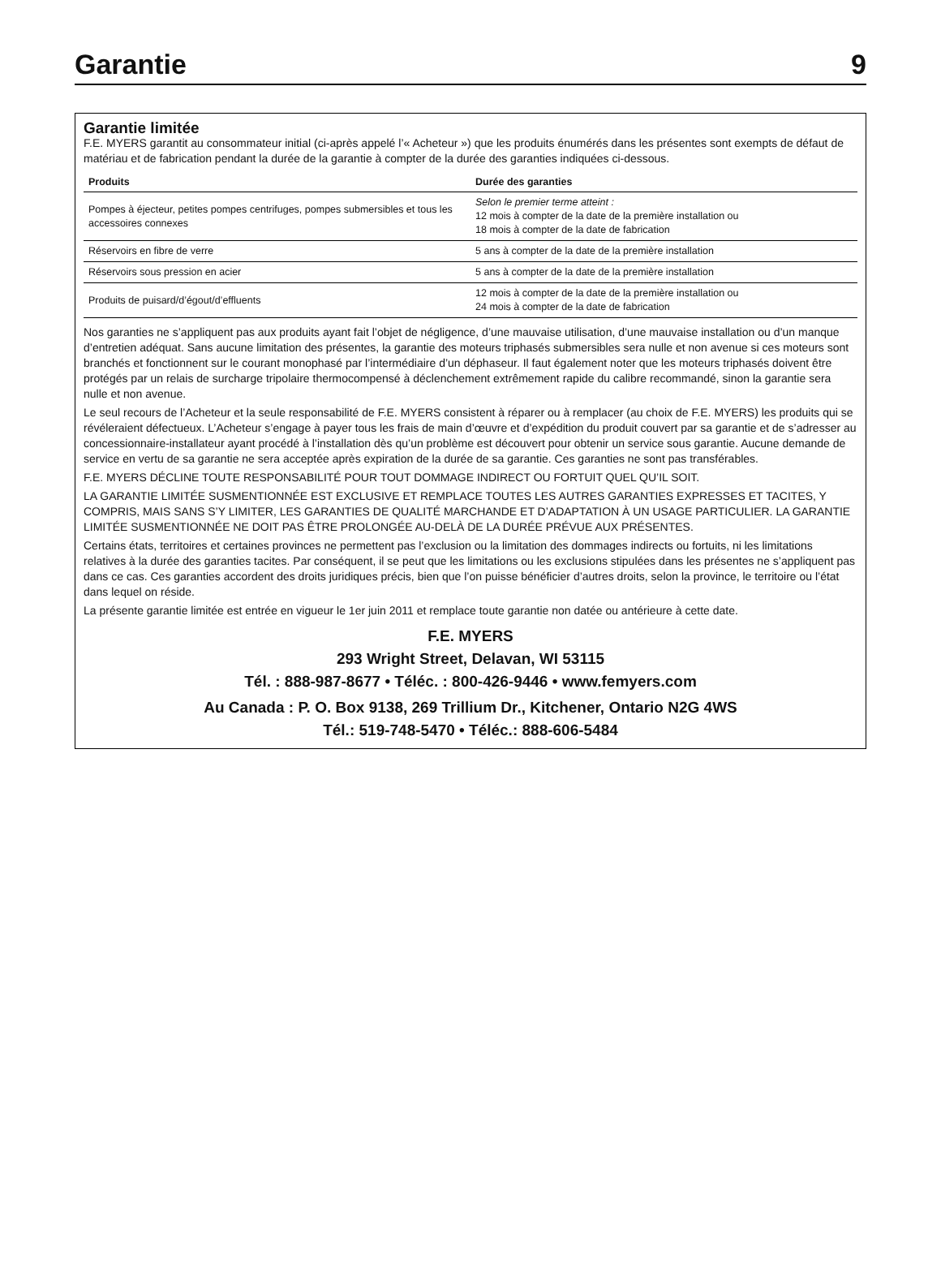Garantie
9
Garantie limitée
F.E. MYERS garantit au consommateur initial (ci-après appelé l’« Acheteur ») que les produits énumérés dans les présentes sont exempts de défaut de matériau et de fabrication pendant la durée de la garantie à compter de la durée des garanties indiquées ci-dessous.
| Produits | Durée des garanties |
| --- | --- |
| Pompes à éjecteur, petites pompes centrifuges, pompes submersibles et tous les accessoires connexes | Selon le premier terme atteint : 12 mois à compter de la date de la première installation ou 18 mois à compter de la date de fabrication |
| Réservoirs en fibre de verre | 5 ans à compter de la date de la première installation |
| Réservoirs sous pression en acier | 5 ans à compter de la date de la première installation |
| Produits de puisard/d’égout/d’effluents | 12 mois à compter de la date de la première installation ou 24 mois à compter de la date de fabrication |
Nos garanties ne s’appliquent pas aux produits ayant fait l’objet de négligence, d’une mauvaise utilisation, d’une mauvaise installation ou d’un manque d’entretien adéquat. Sans aucune limitation des présentes, la garantie des moteurs triphasés submersibles sera nulle et non avenue si ces moteurs sont branchés et fonctionnent sur le courant monophasé par l’intermédiaire d’un déphaseur. Il faut également noter que les moteurs triphasés doivent être protégés par un relais de surcharge tripolaire thermocompensé à déclenchement extrêmement rapide du calibre recommandé, sinon la garantie sera nulle et non avenue.
Le seul recours de l’Acheteur et la seule responsabilité de F.E. MYERS consistent à réparer ou à remplacer (au choix de F.E. MYERS) les produits qui se révéleraient défectueux. L’Acheteur s’engage à payer tous les frais de main d’œuvre et d’expédition du produit couvert par sa garantie et de s’adresser au concessionnaire-installateur ayant procédé à l’installation dès qu’un problème est découvert pour obtenir un service sous garantie. Aucune demande de service en vertu de sa garantie ne sera acceptée après expiration de la durée de sa garantie. Ces garanties ne sont pas transférables.
F.E. MYERS DÉCLINE TOUTE RESPONSABILITÉ POUR TOUT DOMMAGE INDIRECT OU FORTUIT QUEL QU’IL SOIT.
LA GARANTIE LIMITÉE SUSMENTIONNÉE EST EXCLUSIVE ET REMPLACE TOUTES LES AUTRES GARANTIES EXPRESSES ET TACITES, Y COMPRIS, MAIS SANS S’Y LIMITER, LES GARANTIES DE QUALITÉ MARCHANDE ET D’ADAPTATION À UN USAGE PARTICULIER. LA GARANTIE LIMITÉE SUSMENTIONNÉE NE DOIT PAS ÊTRE PROLONGÉE AU-DELÀ DE LA DURÉE PRÉVUE AUX PRÉSENTES.
Certains états, territoires et certaines provinces ne permettent pas l’exclusion ou la limitation des dommages indirects ou fortuits, ni les limitations relatives à la durée des garanties tacites. Par conséquent, il se peut que les limitations ou les exclusions stipulées dans les présentes ne s’appliquent pas dans ce cas. Ces garanties accordent des droits juridiques précis, bien que l’on puisse bénéficier d’autres droits, selon la province, le territoire ou l’état dans lequel on réside.
La présente garantie limitée est entrée en vigueur le 1er juin 2011 et remplace toute garantie non datée ou antérieure à cette date.
F.E. MYERS
293 Wright Street, Delavan, WI 53115
Tél. : 888-987-8677 • Téléc. : 800-426-9446 • www.femyers.com
Au Canada : P. O. Box 9138, 269 Trillium Dr., Kitchener, Ontario N2G 4WS
Tél.: 519-748-5470 • Téléc.: 888-606-5484